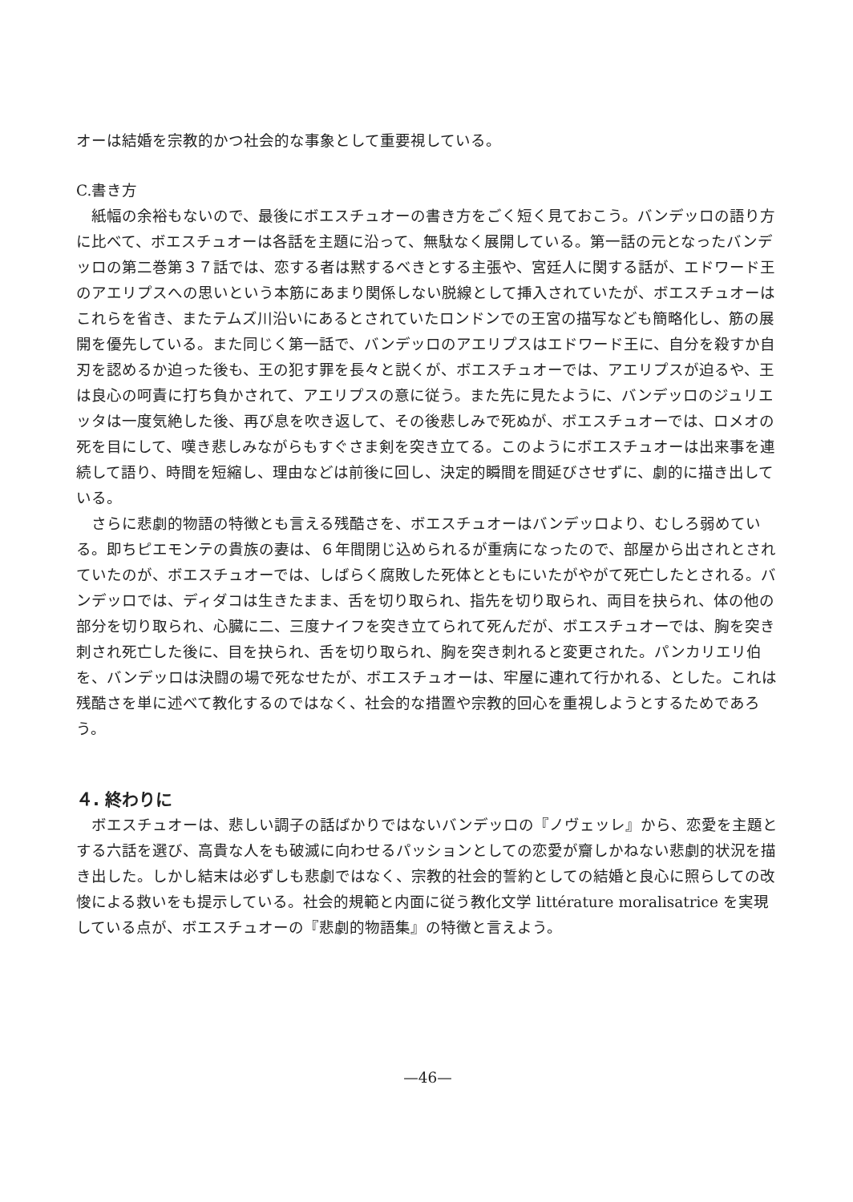オーは結婚を宗教的かつ社会的な事象として重要視している。
C.書き方
紙幅の余裕もないので、最後にボエスチュオーの書き方をごく短く見ておこう。バンデッロの語り方に比べて、ボエスチュオーは各話を主題に沿って、無駄なく展開している。第一話の元となったバンデッロの第二巻第３７話では、恋する者は黙するべきとする主張や、宮廷人に関する話が、エドワード王のアエリプスへの思いという本筋にあまり関係しない脱線として挿入されていたが、ボエスチュオーはこれらを省き、またテムズ川沿いにあるとされていたロンドンでの王宮の描写なども簡略化し、筋の展開を優先している。また同じく第一話で、バンデッロのアエリプスはエドワード王に、自分を殺すか自刃を認めるか迫った後も、王の犯す罪を長々と説くが、ボエスチュオーでは、アエリプスが迫るや、王は良心の呵責に打ち負かされて、アエリプスの意に従う。また先に見たように、バンデッロのジュリエッタは一度気絶した後、再び息を吹き返して、その後悲しみで死ぬが、ボエスチュオーでは、ロメオの死を目にして、嘆き悲しみながらもすぐさま剣を突き立てる。このようにボエスチュオーは出来事を連続して語り、時間を短縮し、理由などは前後に回し、決定的瞬間を間延びさせずに、劇的に描き出している。
さらに悲劇的物語の特徴とも言える残酷さを、ボエスチュオーはバンデッロより、むしろ弱めている。即ちピエモンテの貴族の妻は、６年間閉じ込められるが重病になったので、部屋から出されとされていたのが、ボエスチュオーでは、しばらく腐敗した死体とともにいたがやがて死亡したとされる。バンデッロでは、ディダコは生きたまま、舌を切り取られ、指先を切り取られ、両目を抉られ、体の他の部分を切り取られ、心臓に二、三度ナイフを突き立てられて死んだが、ボエスチュオーでは、胸を突き刺され死亡した後に、目を抉られ、舌を切り取られ、胸を突き刺れると変更された。パンカリエリ伯を、バンデッロは決闘の場で死なせたが、ボエスチュオーは、牢屋に連れて行かれる、とした。これは残酷さを単に述べて教化するのではなく、社会的な措置や宗教的回心を重視しようとするためであろう。
４. 終わりに
ボエスチュオーは、悲しい調子の話ばかりではないバンデッロの『ノヴェッレ』から、恋愛を主題とする六話を選び、高貴な人をも破滅に向わせるパッションとしての恋愛が齎しかねない悲劇的状況を描き出した。しかし結末は必ずしも悲劇ではなく、宗教的社会的誓約としての結婚と良心に照らしての改悛による救いをも提示している。社会的規範と内面に従う教化文学 littérature moralisatrice を実現している点が、ボエスチュオーの『悲劇的物語集』の特徴と言えよう。
—46—